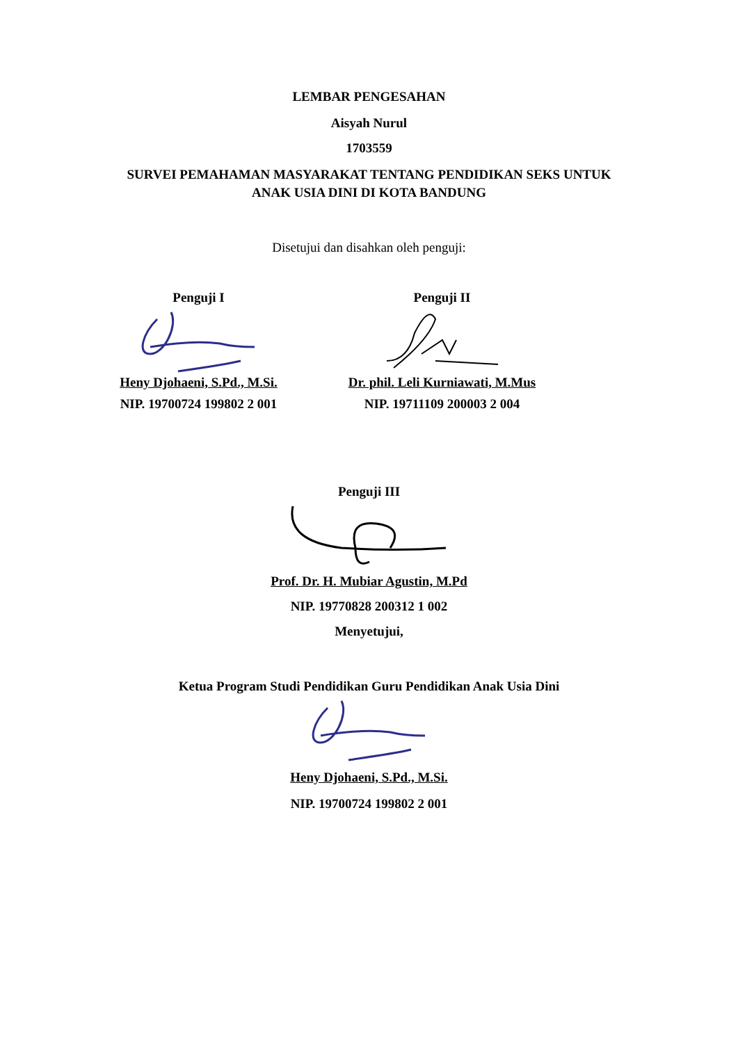LEMBAR PENGESAHAN
Aisyah Nurul
1703559
SURVEI PEMAHAMAN MASYARAKAT TENTANG PENDIDIKAN SEKS UNTUK
ANAK USIA DINI DI KOTA BANDUNG
Disetujui dan disahkan oleh penguji:
Penguji I Heny Djohaeni, S.Pd., M.Si.
NIP. 19700724 199802 2 001
Penguji II Dr. phil. Leli Kurniawati, M.Mus
NIP. 19711109 200003 2 004
Penguji III
Prof. Dr. H. Mubiar Agustin, M.Pd
NIP. 19770828 200312 1 002
Menyetujui,
Ketua Program Studi Pendidikan Guru Pendidikan Anak Usia Dini
Heny Djohaeni, S.Pd., M.Si.
NIP. 19700724 199802 2 001